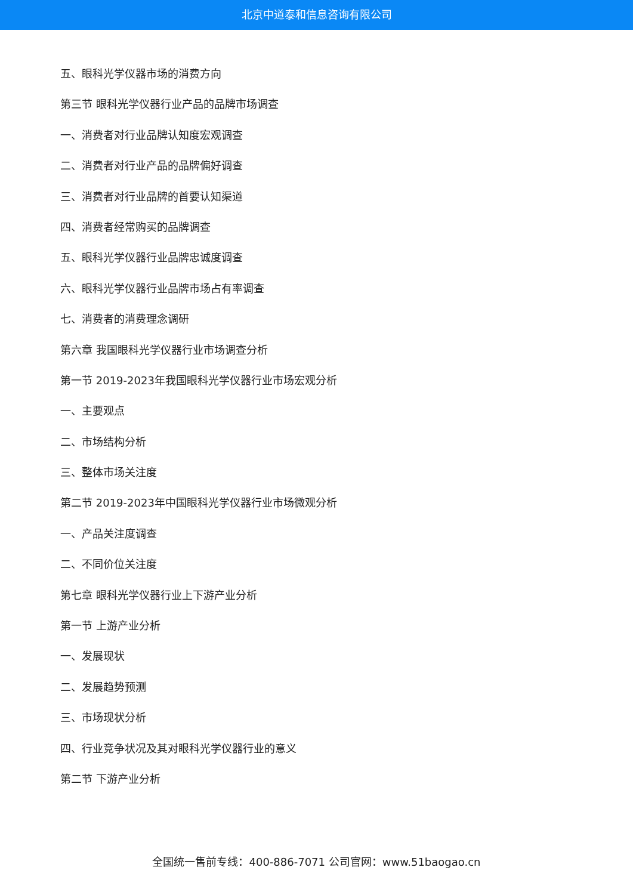北京中道泰和信息咨询有限公司
五、眼科光学仪器市场的消费方向
第三节 眼科光学仪器行业产品的品牌市场调查
一、消费者对行业品牌认知度宏观调查
二、消费者对行业产品的品牌偏好调查
三、消费者对行业品牌的首要认知渠道
四、消费者经常购买的品牌调查
五、眼科光学仪器行业品牌忠诚度调查
六、眼科光学仪器行业品牌市场占有率调查
七、消费者的消费理念调研
第六章 我国眼科光学仪器行业市场调查分析
第一节 2019-2023年我国眼科光学仪器行业市场宏观分析
一、主要观点
二、市场结构分析
三、整体市场关注度
第二节 2019-2023年中国眼科光学仪器行业市场微观分析
一、产品关注度调查
二、不同价位关注度
第七章 眼科光学仪器行业上下游产业分析
第一节 上游产业分析
一、发展现状
二、发展趋势预测
三、市场现状分析
四、行业竞争状况及其对眼科光学仪器行业的意义
第二节 下游产业分析
全国统一售前专线：400-886-7071 公司官网：www.51baogao.cn